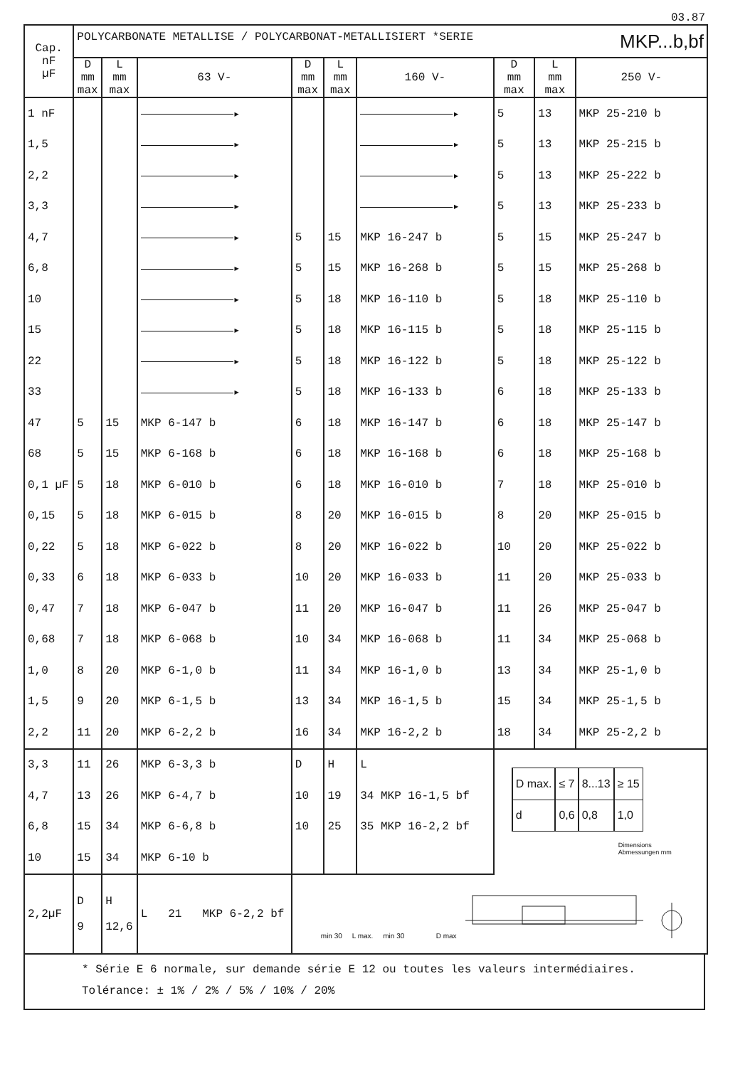03.87
| Cap. nF µF | POLYCARBONATE METALLISE / POLYCARBONAT-METALLISIERT *SERIE MKP...b,bf | | | | | | | | |
| --- | --- | --- | --- | --- | --- | --- | --- | --- | --- |
| | D mm max | L mm max | 63 V- | D mm max | L mm max | 160 V- | D mm max | L mm max | 250 V- |
| 1 nF | | | ▸ | | | ▸ | 5 | 13 | MKP 25-210 b |
| 1,5 | | | ▸ | | | ▸ | 5 | 13 | MKP 25-215 b |
| 2,2 | | | ▸ | | | ▸ | 5 | 13 | MKP 25-222 b |
| 3,3 | | | ▸ | | | ▸ | 5 | 13 | MKP 25-233 b |
| 4,7 | | | ▸ | 5 | 15 | MKP 16-247 b | 5 | 15 | MKP 25-247 b |
| 6,8 | | | ▸ | 5 | 15 | MKP 16-268 b | 5 | 15 | MKP 25-268 b |
| 10 | | | ▸ | 5 | 18 | MKP 16-110 b | 5 | 18 | MKP 25-110 b |
| 15 | | | ▸ | 5 | 18 | MKP 16-115 b | 5 | 18 | MKP 25-115 b |
| 22 | | | ▸ | 5 | 18 | MKP 16-122 b | 5 | 18 | MKP 25-122 b |
| 33 | | | ▸ | 5 | 18 | MKP 16-133 b | 6 | 18 | MKP 25-133 b |
| 47 | 5 | 15 | MKP 6-147 b | 6 | 18 | MKP 16-147 b | 6 | 18 | MKP 25-147 b |
| 68 | 5 | 15 | MKP 6-168 b | 6 | 18 | MKP 16-168 b | 6 | 18 | MKP 25-168 b |
| 0,1 µF | 5 | 18 | MKP 6-010 b | 6 | 18 | MKP 16-010 b | 7 | 18 | MKP 25-010 b |
| 0,15 | 5 | 18 | MKP 6-015 b | 8 | 20 | MKP 16-015 b | 8 | 20 | MKP 25-015 b |
| 0,22 | 5 | 18 | MKP 6-022 b | 8 | 20 | MKP 16-022 b | 10 | 20 | MKP 25-022 b |
| 0,33 | 6 | 18 | MKP 6-033 b | 10 | 20 | MKP 16-033 b | 11 | 20 | MKP 25-033 b |
| 0,47 | 7 | 18 | MKP 6-047 b | 11 | 20 | MKP 16-047 b | 11 | 26 | MKP 25-047 b |
| 0,68 | 7 | 18 | MKP 6-068 b | 10 | 34 | MKP 16-068 b | 11 | 34 | MKP 25-068 b |
| 1,0 | 8 | 20 | MKP 6-1,0 b | 11 | 34 | MKP 16-1,0 b | 13 | 34 | MKP 25-1,0 b |
| 1,5 | 9 | 20 | MKP 6-1,5 b | 13 | 34 | MKP 16-1,5 b | 15 | 34 | MKP 25-1,5 b |
| 2,2 | 11 | 20 | MKP 6-2,2 b | 16 | 34 | MKP 16-2,2 b | 18 | 34 | MKP 25-2,2 b |
| 3,3 | 11 | 26 | MKP 6-3,3 b | D | H | L | / D max. / ≤ 7 / 8...13 / ≥ 15 / / d / 0,6 / 0,8 / 1,0 / Dimensions Abmessungen mm | | |
| 4,7 | 13 | 26 | MKP 6-4,7 b | 10 | 19 | 34 MKP 16-1,5 bf | | | |
| 6,8 | 15 | 34 | MKP 6-6,8 b | 10 | 25 | 35 MKP 16-2,2 bf | | | |
| 10 | 15 | 34 | MKP 6-10 b | | | | | | |
| 2,2µF | D 9 | H 12,6 | L 21 MKP 6-2,2 bf | min 30 L max. min 30 D max | | | | | |
* Série E 6 normale, sur demande série E 12 ou toutes les valeurs intermédiaires.
Tolérance: ± 1% / 2% / 5% / 10% / 20%